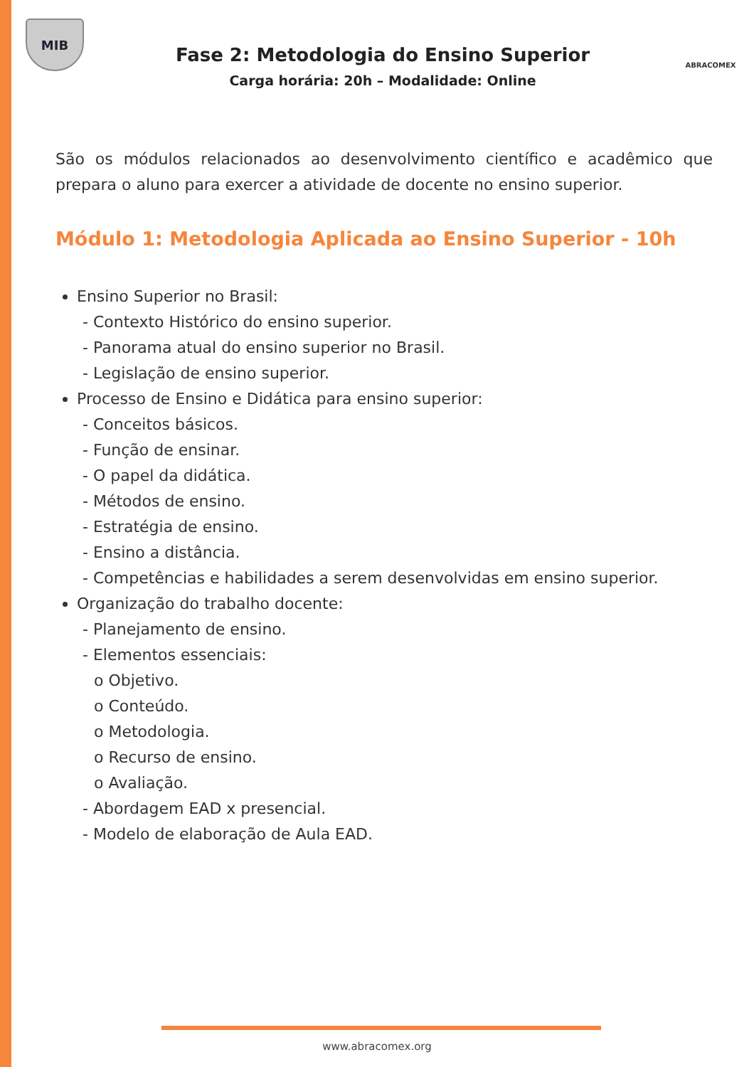MIB
Fase 2: Metodologia do Ensino Superior
Carga horária: 20h – Modalidade: Online
ABRACOMEX
São os módulos relacionados ao desenvolvimento científico e acadêmico que prepara o aluno para exercer a atividade de docente no ensino superior.
Módulo 1: Metodologia Aplicada ao Ensino Superior - 10h
Ensino Superior no Brasil:
- Contexto Histórico do ensino superior.
- Panorama atual do ensino superior no Brasil.
- Legislação de ensino superior.
Processo de Ensino e Didática para ensino superior:
- Conceitos básicos.
- Função de ensinar.
- O papel da didática.
- Métodos de ensino.
- Estratégia de ensino.
- Ensino a distância.
- Competências e habilidades a serem desenvolvidas em ensino superior.
Organização do trabalho docente:
- Planejamento de ensino.
- Elementos essenciais:
o Objetivo.
o Conteúdo.
o Metodologia.
o Recurso de ensino.
o Avaliação.
- Abordagem EAD x presencial.
- Modelo de elaboração de Aula EAD.
www.abracomex.org